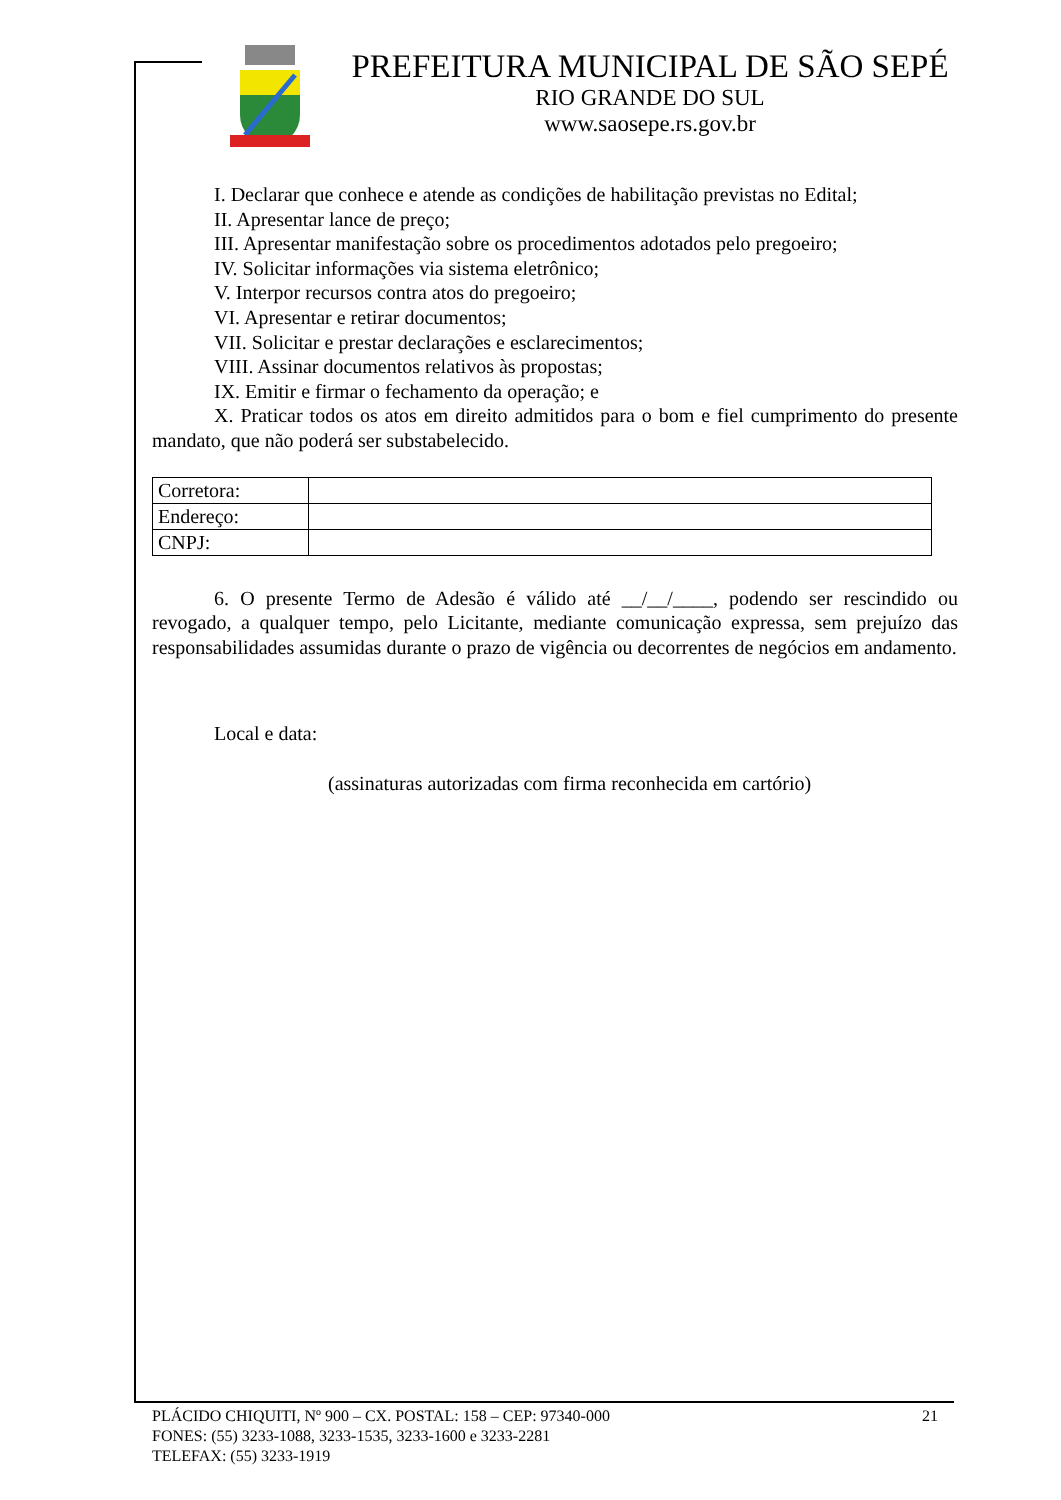PREFEITURA MUNICIPAL DE SÃO SEPÉ
RIO GRANDE DO SUL
www.saosepe.rs.gov.br
I. Declarar que conhece e atende as condições de habilitação previstas no Edital;
II. Apresentar lance de preço;
III. Apresentar manifestação sobre os procedimentos adotados pelo pregoeiro;
IV. Solicitar informações via sistema eletrônico;
V. Interpor recursos contra atos do pregoeiro;
VI. Apresentar e retirar documentos;
VII. Solicitar e prestar declarações e esclarecimentos;
VIII. Assinar documentos relativos às propostas;
IX. Emitir e firmar o fechamento da operação; e
X. Praticar todos os atos em direito admitidos para o bom e fiel cumprimento do presente mandato, que não poderá ser substabelecido.
| Corretora: | |
| Endereço: | |
| CNPJ: | |
6. O presente Termo de Adesão é válido até __/__/____, podendo ser rescindido ou revogado, a qualquer tempo, pelo Licitante, mediante comunicação expressa, sem prejuízo das responsabilidades assumidas durante o prazo de vigência ou decorrentes de negócios em andamento.
Local e data:
(assinaturas autorizadas com firma reconhecida em cartório)
PLÁCIDO CHIQUITI, Nº 900 – CX. POSTAL: 158 – CEP: 97340-000 21
FONES: (55) 3233-1088, 3233-1535, 3233-1600 e 3233-2281
TELEFAX: (55) 3233-1919